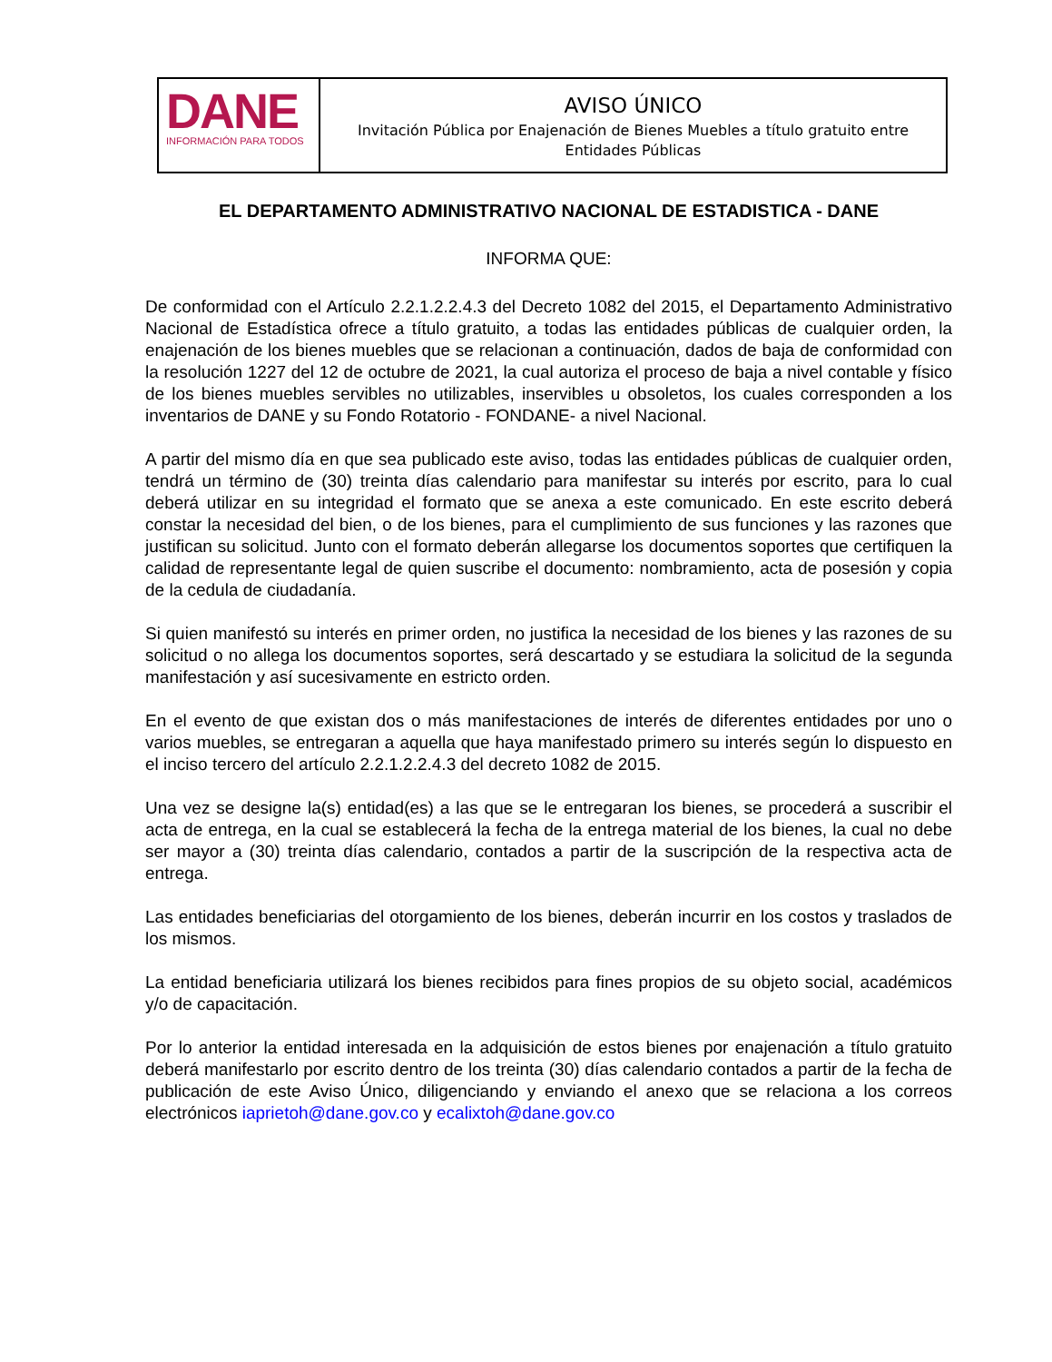DANE
INFORMACIÓN PARA TODOS
AVISO ÚNICO
Invitación Pública por Enajenación de Bienes Muebles a título gratuito entre Entidades Públicas
EL DEPARTAMENTO ADMINISTRATIVO NACIONAL DE ESTADISTICA - DANE
INFORMA QUE:
De conformidad con el Artículo 2.2.1.2.2.4.3 del Decreto 1082 del 2015, el Departamento Administrativo Nacional de Estadística ofrece a título gratuito, a todas las entidades públicas de cualquier orden, la enajenación de los bienes muebles que se relacionan a continuación, dados de baja de conformidad con la resolución 1227 del 12 de octubre de 2021, la cual autoriza el proceso de baja a nivel contable y físico de los bienes muebles servibles no utilizables, inservibles u obsoletos, los cuales corresponden a los inventarios de DANE y su Fondo Rotatorio - FONDANE- a nivel Nacional.
A partir del mismo día en que sea publicado este aviso, todas las entidades públicas de cualquier orden, tendrá un término de (30) treinta días calendario para manifestar su interés por escrito, para lo cual deberá utilizar en su integridad el formato que se anexa a este comunicado. En este escrito deberá constar la necesidad del bien, o de los bienes, para el cumplimiento de sus funciones y las razones que justifican su solicitud. Junto con el formato deberán allegarse los documentos soportes que certifiquen la calidad de representante legal de quien suscribe el documento: nombramiento, acta de posesión y copia de la cedula de ciudadanía.
Si quien manifestó su interés en primer orden, no justifica la necesidad de los bienes y las razones de su solicitud o no allega los documentos soportes, será descartado y se estudiara la solicitud de la segunda manifestación y así sucesivamente en estricto orden.
En el evento de que existan dos o más manifestaciones de interés de diferentes entidades por uno o varios muebles, se entregaran a aquella que haya manifestado primero su interés según lo dispuesto en el inciso tercero del artículo 2.2.1.2.2.4.3 del decreto 1082 de 2015.
Una vez se designe la(s) entidad(es) a las que se le entregaran los bienes, se procederá a suscribir el acta de entrega, en la cual se establecerá la fecha de la entrega material de los bienes, la cual no debe ser mayor a (30) treinta días calendario, contados a partir de la suscripción de la respectiva acta de entrega.
Las entidades beneficiarias del otorgamiento de los bienes, deberán incurrir en los costos y traslados de los mismos.
La entidad beneficiaria utilizará los bienes recibidos para fines propios de su objeto social, académicos y/o de capacitación.
Por lo anterior la entidad interesada en la adquisición de estos bienes por enajenación a título gratuito deberá manifestarlo por escrito dentro de los treinta (30) días calendario contados a partir de la fecha de publicación de este Aviso Único, diligenciando y enviando el anexo que se relaciona a los correos electrónicos iaprietoh@dane.gov.co y ecalixtoh@dane.gov.co